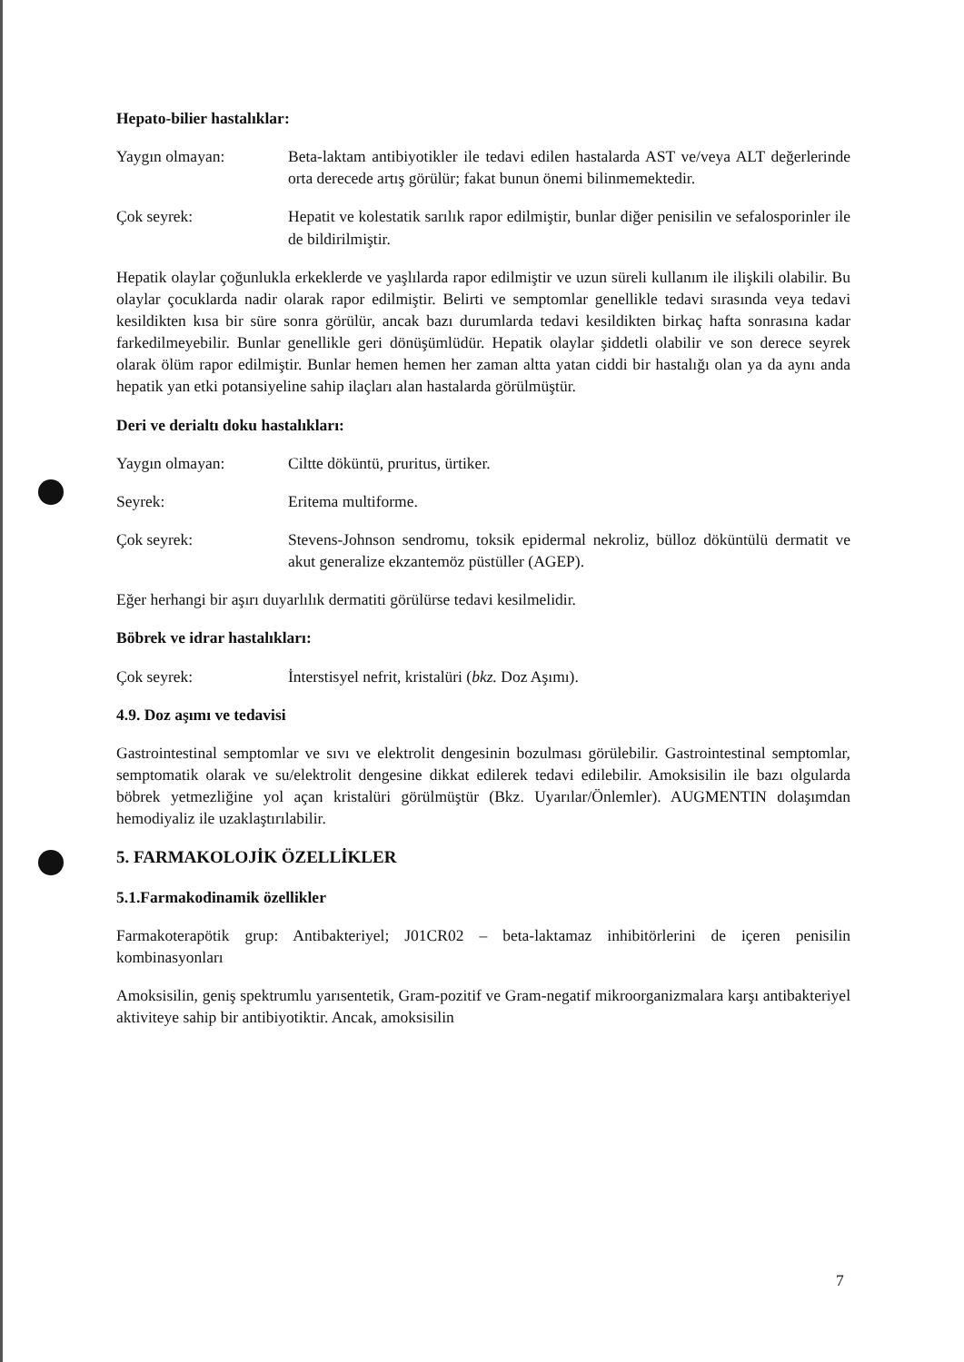Hepato-bilier hastalıklar:
Yaygın olmayan: Beta-laktam antibiyotikler ile tedavi edilen hastalarda AST ve/veya ALT değerlerinde orta derecede artış görülür; fakat bunun önemi bilinmemektedir.
Çok seyrek: Hepatit ve kolestatik sarılık rapor edilmiştir, bunlar diğer penisilin ve sefalosporinler ile de bildirilmiştir.
Hepatik olaylar çoğunlukla erkeklerde ve yaşlılarda rapor edilmiştir ve uzun süreli kullanım ile ilişkili olabilir. Bu olaylar çocuklarda nadir olarak rapor edilmiştir. Belirti ve semptomlar genellikle tedavi sırasında veya tedavi kesildikten kısa bir süre sonra görülür, ancak bazı durumlarda tedavi kesildikten birkaç hafta sonrasına kadar farkedilmeyebilir. Bunlar genellikle geri dönüşümlüdür. Hepatik olaylar şiddetli olabilir ve son derece seyrek olarak ölüm rapor edilmiştir. Bunlar hemen hemen her zaman altta yatan ciddi bir hastalığı olan ya da aynı anda hepatik yan etki potansiyeline sahip ilaçları alan hastalarda görülmüştür.
Deri ve derialtı doku hastalıkları:
Yaygın olmayan: Ciltte döküntü, pruritus, ürtiker.
Seyrek: Eritema multiforme.
Çok seyrek: Stevens-Johnson sendromu, toksik epidermal nekroliz, bülloz döküntülü dermatit ve akut generalize ekzantemöz püstüller (AGEP).
Eğer herhangi bir aşırı duyarlılık dermatiti görülürse tedavi kesilmelidir.
Böbrek ve idrar hastalıkları:
Çok seyrek: İnterstisyel nefrit, kristalüri (bkz. Doz Aşımı).
4.9. Doz aşımı ve tedavisi
Gastrointestinal semptomlar ve sıvı ve elektrolit dengesinin bozulması görülebilir. Gastrointestinal semptomlar, semptomatik olarak ve su/elektrolit dengesine dikkat edilerek tedavi edilebilir. Amoksisilin ile bazı olgularda böbrek yetmezliğine yol açan kristalüri görülmüştür (Bkz. Uyarılar/Önlemler). AUGMENTIN dolaşımdan hemodiyaliz ile uzaklaştırılabilir.
5. FARMAKOLOJİK ÖZELLİKLER
5.1.Farmakodinamik özellikler
Farmakoterapötik grup: Antibakteriyel; J01CR02 – beta-laktamaz inhibitörlerini de içeren penisilin kombinasyonları
Amoksisilin, geniş spektrumlu yarısentetik, Gram-pozitif ve Gram-negatif mikroorganizmalara karşı antibakteriyel aktiviteye sahip bir antibiyotiktir. Ancak, amoksisilin
7